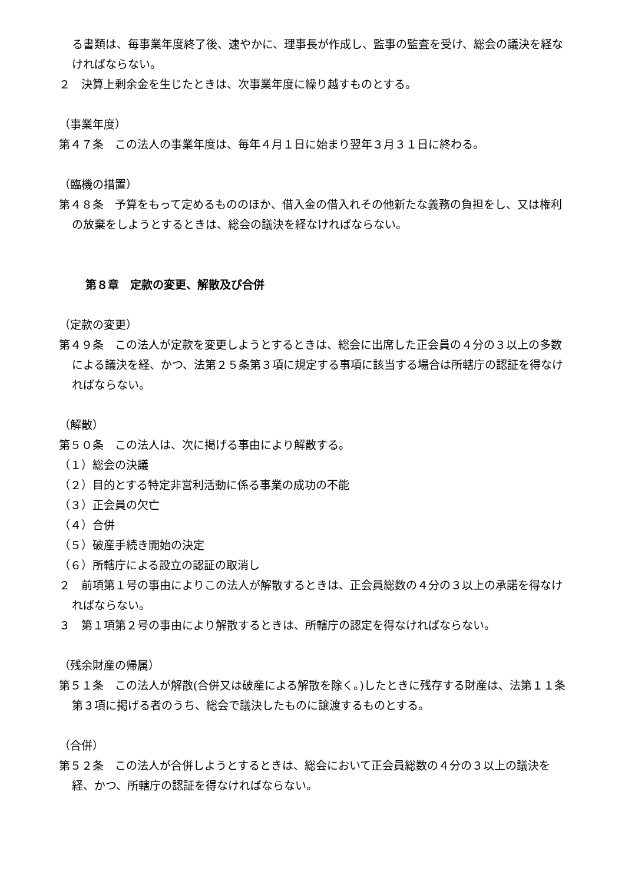る書類は、毎事業年度終了後、速やかに、理事長が作成し、監事の監査を受け、総会の議決を経なければならない。
２　決算上剰余金を生じたときは、次事業年度に繰り越すものとする。
（事業年度）
第４７条　この法人の事業年度は、毎年４月１日に始まり翌年３月３１日に終わる。
（臨機の措置）
第４８条　予算をもって定めるもののほか、借入金の借入れその他新たな義務の負担をし、又は権利の放棄をしようとするときは、総会の議決を経なければならない。
第８章　定款の変更、解散及び合併
（定款の変更）
第４９条　この法人が定款を変更しようとするときは、総会に出席した正会員の４分の３以上の多数による議決を経、かつ、法第２５条第３項に規定する事項に該当する場合は所轄庁の認証を得なければならない。
（解散）
第５０条　この法人は、次に掲げる事由により解散する。
（１）総会の決議
（２）目的とする特定非営利活動に係る事業の成功の不能
（３）正会員の欠亡
（４）合併
（５）破産手続き開始の決定
（６）所轄庁による設立の認証の取消し
２　前項第１号の事由によりこの法人が解散するときは、正会員総数の４分の３以上の承諾を得なければならない。
３　第１項第２号の事由により解散するときは、所轄庁の認定を得なければならない。
（残余財産の帰属）
第５１条　この法人が解散(合併又は破産による解散を除く。)したときに残存する財産は、法第１１条第３項に掲げる者のうち、総会で議決したものに譲渡するものとする。
（合併）
第５２条　この法人が合併しようとするときは、総会において正会員総数の４分の３以上の議決を経、かつ、所轄庁の認証を得なければならない。